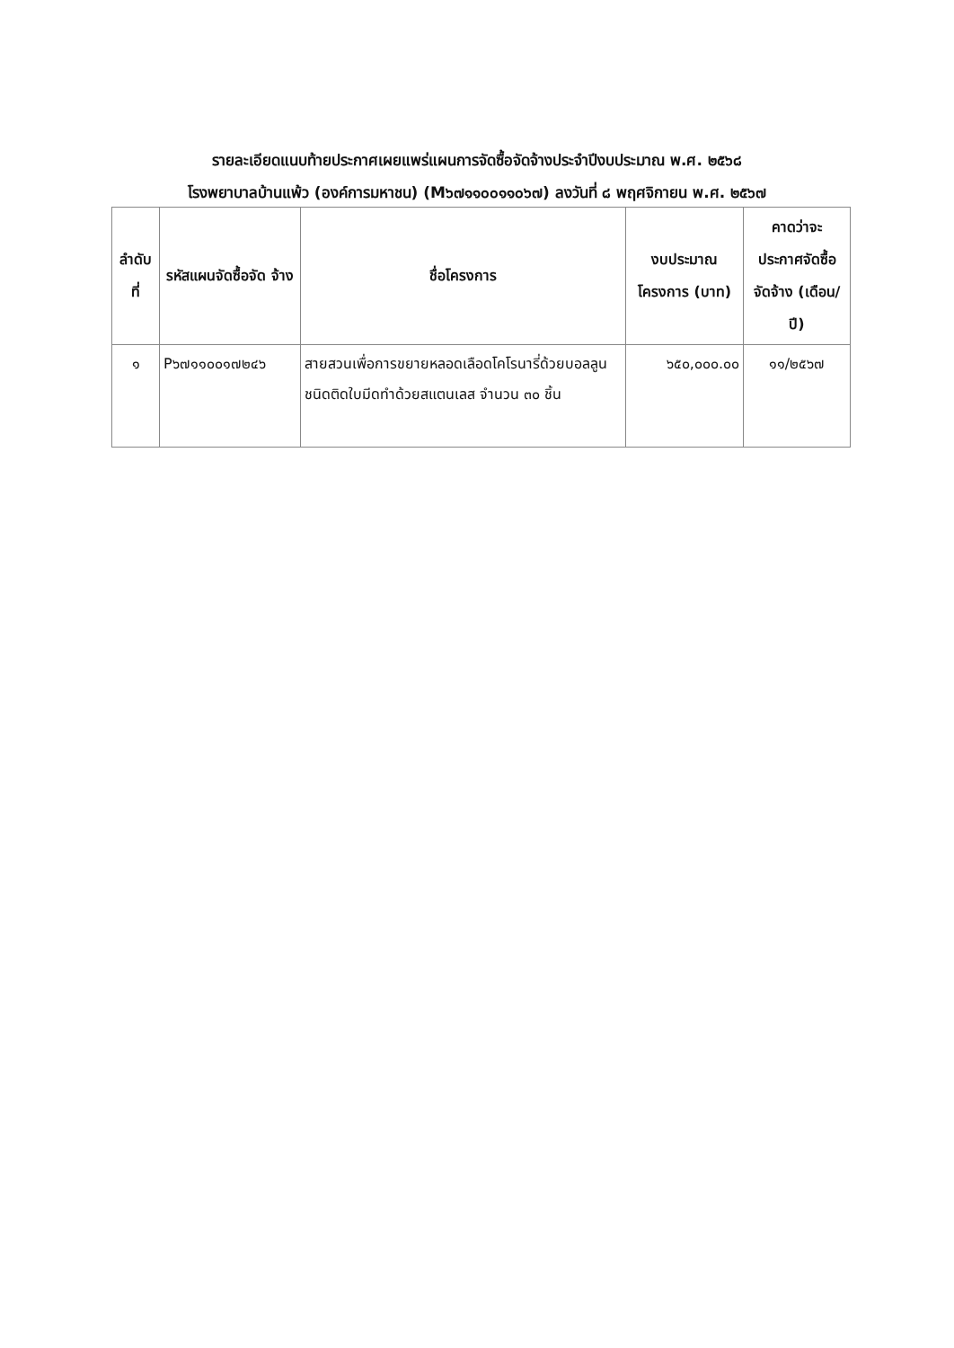รายละเอียดแนบท้ายประกาศเผยแพร่แผนการจัดซื้อจัดจ้างประจำปีงบประมาณ พ.ศ. ๒๕๖๘
โรงพยาบาลบ้านแพ้ว (องค์การมหาชน) (M๖๗๑๑๐๐๑๑๐๖๗) ลงวันที่ ๘ พฤศจิกายน พ.ศ. ๒๕๖๗
| ลำดับ ที่ | รหัสแผนจัดซื้อจัด จ้าง | ชื่อโครงการ | งบประมาณ โครงการ (บาท) | คาดว่าจะ ประกาศจัดซื้อ จัดจ้าง (เดือน/ปี) |
| --- | --- | --- | --- | --- |
| ๑ | P๖๗๑๑๐๐๑๗๒๔๖ | สายสวนเพื่อการขยายหลอดเลือดโคโรนารี่ด้วยบอลลูนชนิดติดใบมีดทำด้วยสแตนเลส จำนวน ๓๐ ชิ้น | ๖๕๐,๐๐๐.๐๐ | ๑๑/๒๕๖๗ |